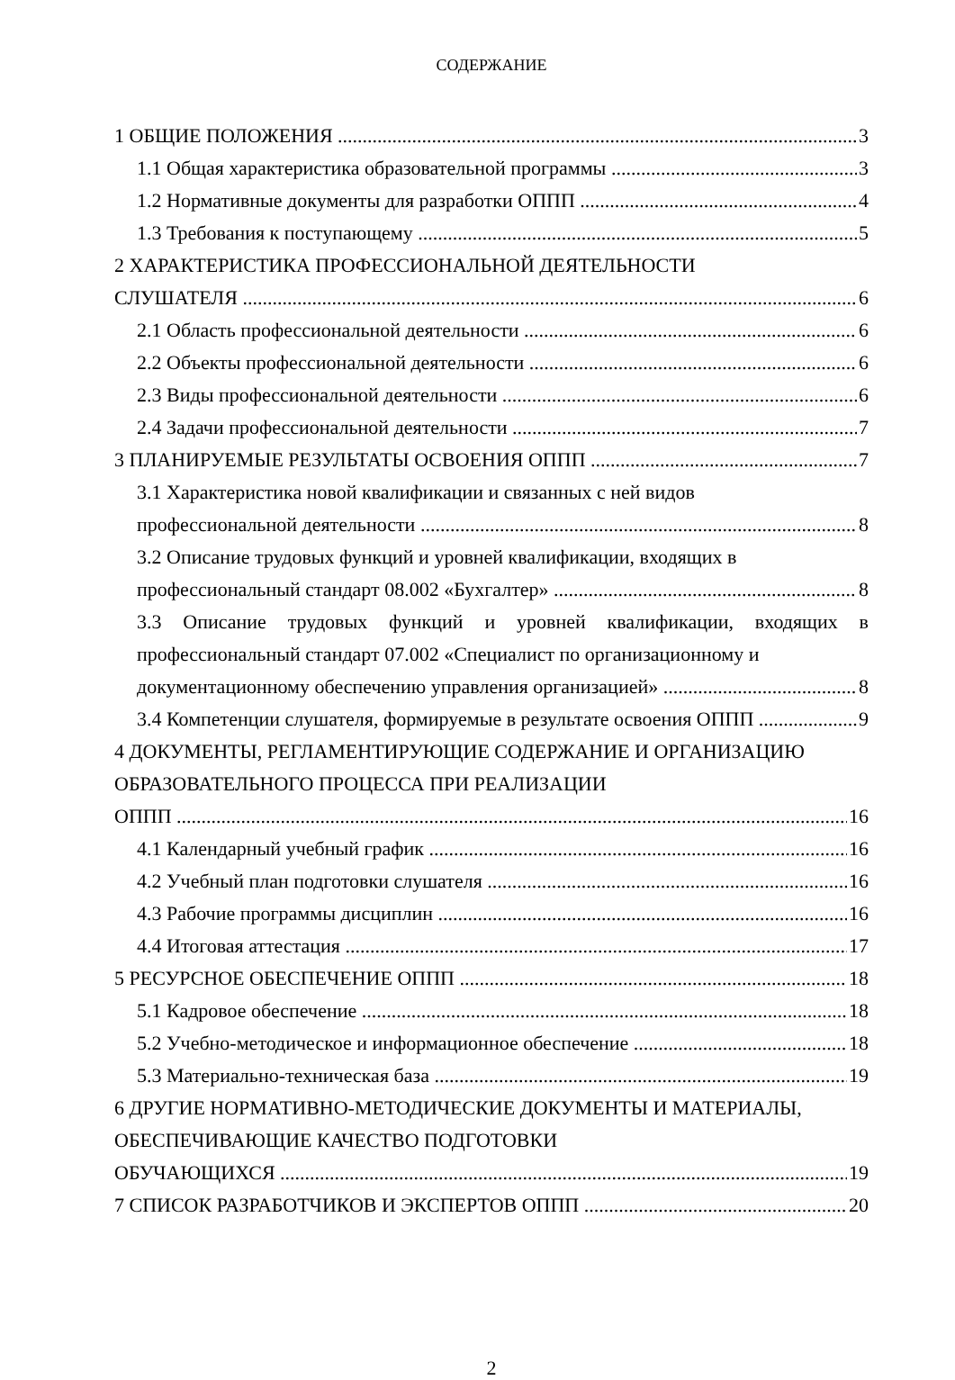СОДЕРЖАНИЕ
1 ОБЩИЕ ПОЛОЖЕНИЯ 3
1.1 Общая характеристика образовательной программы 3
1.2 Нормативные документы для разработки ОППП 4
1.3 Требования к поступающему 5
2 ХАРАКТЕРИСТИКА ПРОФЕССИОНАЛЬНОЙ ДЕЯТЕЛЬНОСТИ
СЛУШАТЕЛЯ 6
2.1 Область профессиональной деятельности 6
2.2 Объекты профессиональной деятельности 6
2.3 Виды профессиональной деятельности 6
2.4 Задачи профессиональной деятельности 7
3 ПЛАНИРУЕМЫЕ РЕЗУЛЬТАТЫ ОСВОЕНИЯ ОППП 7
3.1 Характеристика новой квалификации и связанных с ней видов
профессиональной деятельности 8
3.2 Описание трудовых функций и уровней квалификации, входящих в
профессиональный стандарт 08.002 «Бухгалтер» 8
3.3 Описание трудовых функций и уровней квалификации, входящих в профессиональный стандарт 07.002 «Специалист по организационному и
документационному обеспечению управления организацией» 8
3.4 Компетенции слушателя, формируемые в результате освоения ОППП 9
4 ДОКУМЕНТЫ, РЕГЛАМЕНТИРУЮЩИЕ СОДЕРЖАНИЕ И ОРГАНИЗАЦИЮ ОБРАЗОВАТЕЛЬНОГО ПРОЦЕССА ПРИ РЕАЛИЗАЦИИ
ОППП 16
4.1 Календарный учебный график 16
4.2 Учебный план подготовки слушателя 16
4.3 Рабочие программы дисциплин 16
4.4 Итоговая аттестация 17
5 РЕСУРСНОЕ ОБЕСПЕЧЕНИЕ ОППП 18
5.1 Кадровое обеспечение 18
5.2 Учебно-методическое и информационное обеспечение 18
5.3 Материально-техническая база 19
6 ДРУГИЕ НОРМАТИВНО-МЕТОДИЧЕСКИЕ ДОКУМЕНТЫ И МАТЕРИАЛЫ, ОБЕСПЕЧИВАЮЩИЕ КАЧЕСТВО ПОДГОТОВКИ
ОБУЧАЮЩИХСЯ 19
7 СПИСОК РАЗРАБОТЧИКОВ И ЭКСПЕРТОВ ОППП 20
2